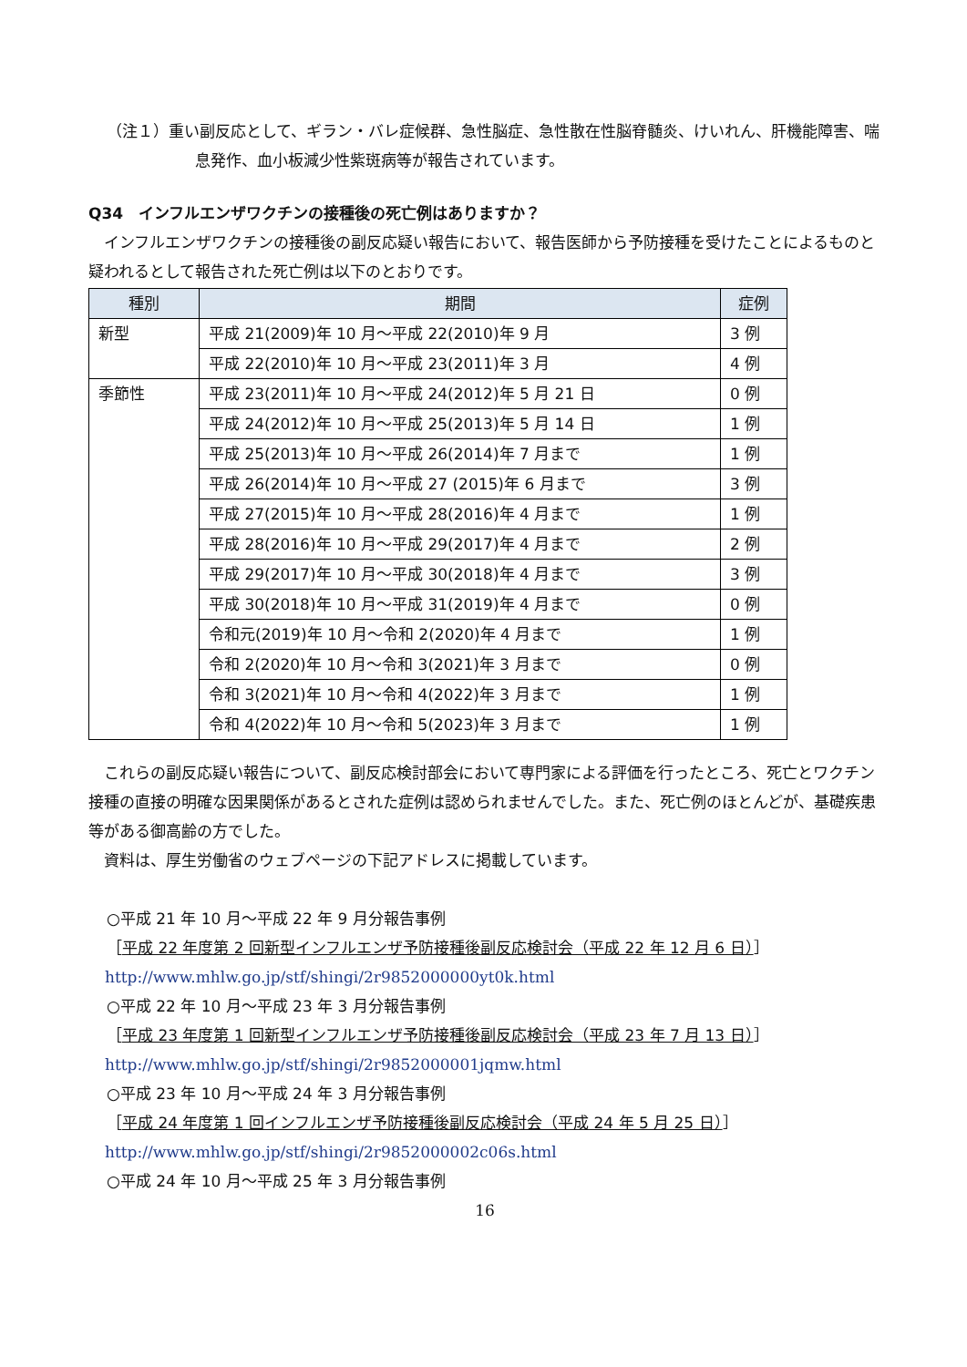（注１）重い副反応として、ギラン・バレ症候群、急性脳症、急性散在性脳脊髄炎、けいれん、肝機能障害、喘息発作、血小板減少性紫斑病等が報告されています。
Q34　インフルエンザワクチンの接種後の死亡例はありますか？
　インフルエンザワクチンの接種後の副反応疑い報告において、報告医師から予防接種を受けたことによるものと疑われるとして報告された死亡例は以下のとおりです。
| 種別 | 期間 | 症例 |
| --- | --- | --- |
| 新型 | 平成 21(2009)年 10 月～平成 22(2010)年 9 月 | 3 例 |
| | 平成 22(2010)年 10 月～平成 23(2011)年 3 月 | 4 例 |
| 季節性 | 平成 23(2011)年 10 月～平成 24(2012)年 5 月 21 日 | 0 例 |
| | 平成 24(2012)年 10 月～平成 25(2013)年 5 月 14 日 | 1 例 |
| | 平成 25(2013)年 10 月～平成 26(2014)年 7 月まで | 1 例 |
| | 平成 26(2014)年 10 月～平成 27 (2015)年 6 月まで | 3 例 |
| | 平成 27(2015)年 10 月～平成 28(2016)年 4 月まで | 1 例 |
| | 平成 28(2016)年 10 月～平成 29(2017)年 4 月まで | 2 例 |
| | 平成 29(2017)年 10 月～平成 30(2018)年 4 月まで | 3 例 |
| | 平成 30(2018)年 10 月～平成 31(2019)年 4 月まで | 0 例 |
| | 令和元(2019)年 10 月～令和 2(2020)年 4 月まで | 1 例 |
| | 令和 2(2020)年 10 月～令和 3(2021)年 3 月まで | 0 例 |
| | 令和 3(2021)年 10 月～令和 4(2022)年 3 月まで | 1 例 |
| | 令和 4(2022)年 10 月～令和 5(2023)年 3 月まで | 1 例 |
　これらの副反応疑い報告について、副反応検討部会において専門家による評価を行ったところ、死亡とワクチン接種の直接の明確な因果関係があるとされた症例は認められませんでした。また、死亡例のほとんどが、基礎疾患等がある御高齢の方でした。
　資料は、厚生労働省のウェブページの下記アドレスに掲載しています。
○平成 21 年 10 月～平成 22 年 9 月分報告事例
［平成 22 年度第 2 回新型インフルエンザ予防接種後副反応検討会（平成 22 年 12 月 6 日）］
http://www.mhlw.go.jp/stf/shingi/2r9852000000yt0k.html
○平成 22 年 10 月～平成 23 年 3 月分報告事例
［平成 23 年度第 1 回新型インフルエンザ予防接種後副反応検討会（平成 23 年 7 月 13 日）］
http://www.mhlw.go.jp/stf/shingi/2r9852000001jqmw.html
○平成 23 年 10 月～平成 24 年 3 月分報告事例
［平成 24 年度第 1 回インフルエンザ予防接種後副反応検討会（平成 24 年 5 月 25 日）］
http://www.mhlw.go.jp/stf/shingi/2r9852000002c06s.html
○平成 24 年 10 月～平成 25 年 3 月分報告事例
16